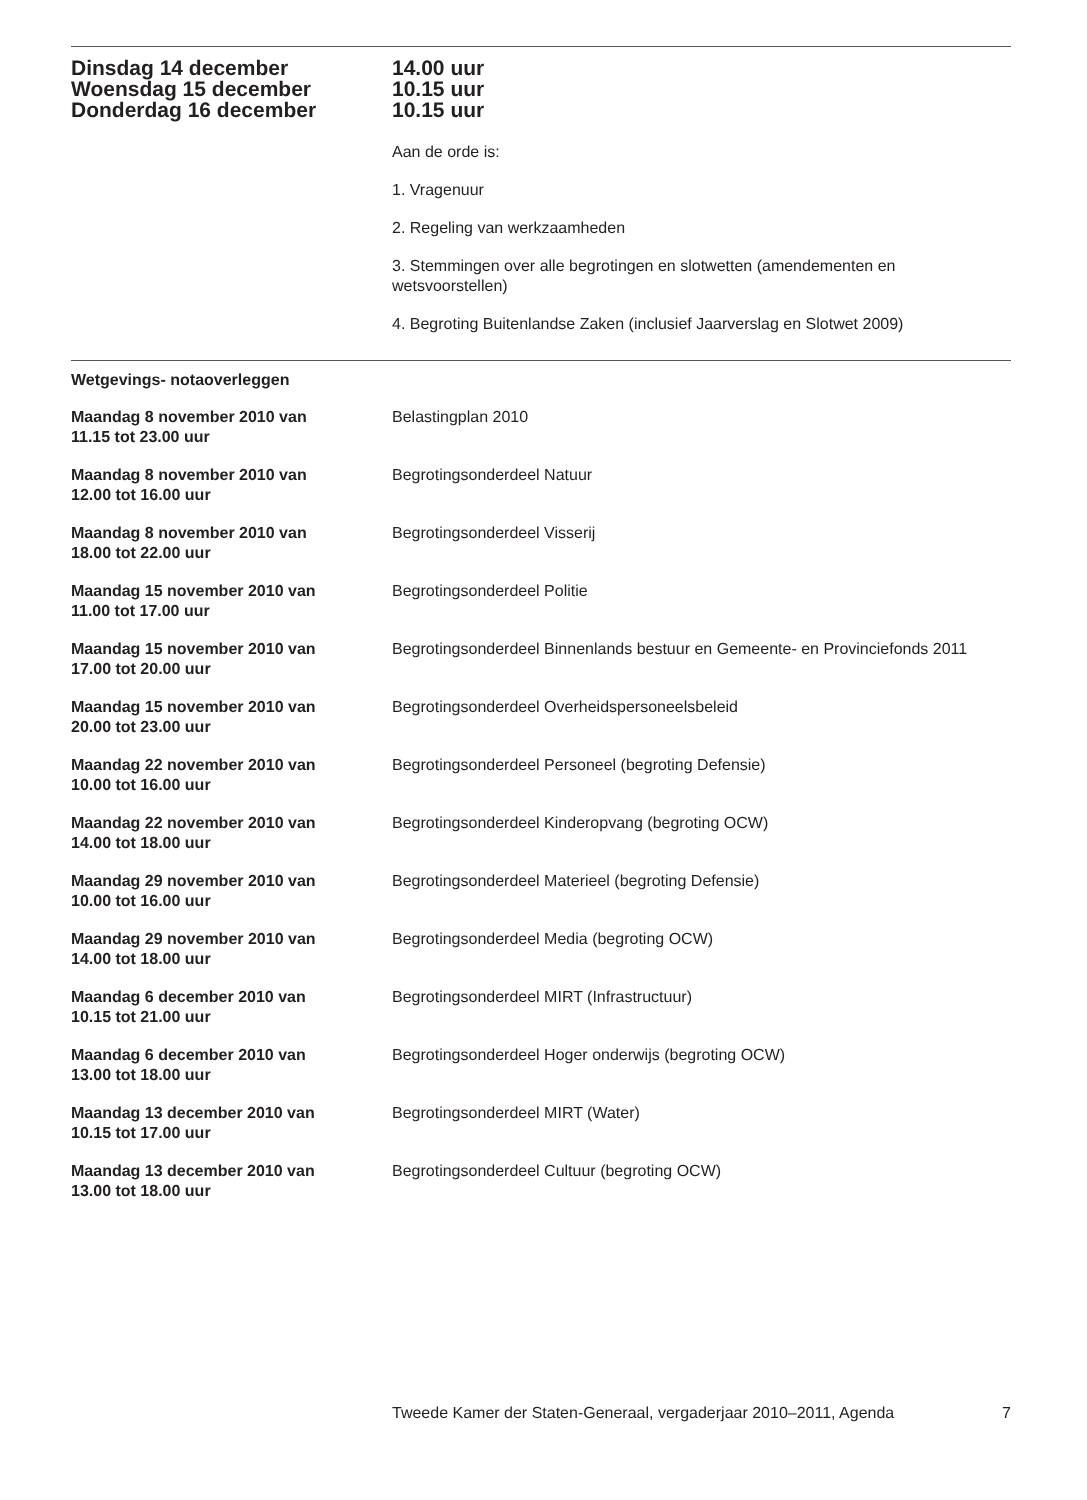Dinsdag 14 december
Woensdag 15 december
Donderdag 16 december
14.00 uur
10.15 uur
10.15 uur
Aan de orde is:
1. Vragenuur
2. Regeling van werkzaamheden
3. Stemmingen over alle begrotingen en slotwetten (amendementen en wetsvoorstellen)
4. Begroting Buitenlandse Zaken (inclusief Jaarverslag en Slotwet 2009)
Wetgevings- notaoverleggen
Maandag 8 november 2010 van
11.15 tot 23.00 uur
Belastingplan 2010
Maandag 8 november 2010 van
12.00 tot 16.00 uur
Begrotingsonderdeel Natuur
Maandag 8 november 2010 van
18.00 tot 22.00 uur
Begrotingsonderdeel Visserij
Maandag 15 november 2010 van
11.00 tot 17.00 uur
Begrotingsonderdeel Politie
Maandag 15 november 2010 van
17.00 tot 20.00 uur
Begrotingsonderdeel Binnenlands bestuur en Gemeente- en Provinciefonds 2011
Maandag 15 november 2010 van
20.00 tot 23.00 uur
Begrotingsonderdeel Overheidspersoneelsbeleid
Maandag 22 november 2010 van
10.00 tot 16.00 uur
Begrotingsonderdeel Personeel (begroting Defensie)
Maandag 22 november 2010 van
14.00 tot 18.00 uur
Begrotingsonderdeel Kinderopvang (begroting OCW)
Maandag 29 november 2010 van
10.00 tot 16.00 uur
Begrotingsonderdeel Materieel (begroting Defensie)
Maandag 29 november 2010 van
14.00 tot 18.00 uur
Begrotingsonderdeel Media (begroting OCW)
Maandag 6 december 2010 van
10.15 tot 21.00 uur
Begrotingsonderdeel MIRT (Infrastructuur)
Maandag 6 december 2010 van
13.00 tot 18.00 uur
Begrotingsonderdeel Hoger onderwijs (begroting OCW)
Maandag 13 december 2010 van
10.15 tot 17.00 uur
Begrotingsonderdeel MIRT (Water)
Maandag 13 december 2010 van
13.00 tot 18.00 uur
Begrotingsonderdeel Cultuur (begroting OCW)
Tweede Kamer der Staten-Generaal, vergaderjaar 2010–2011, Agenda 7